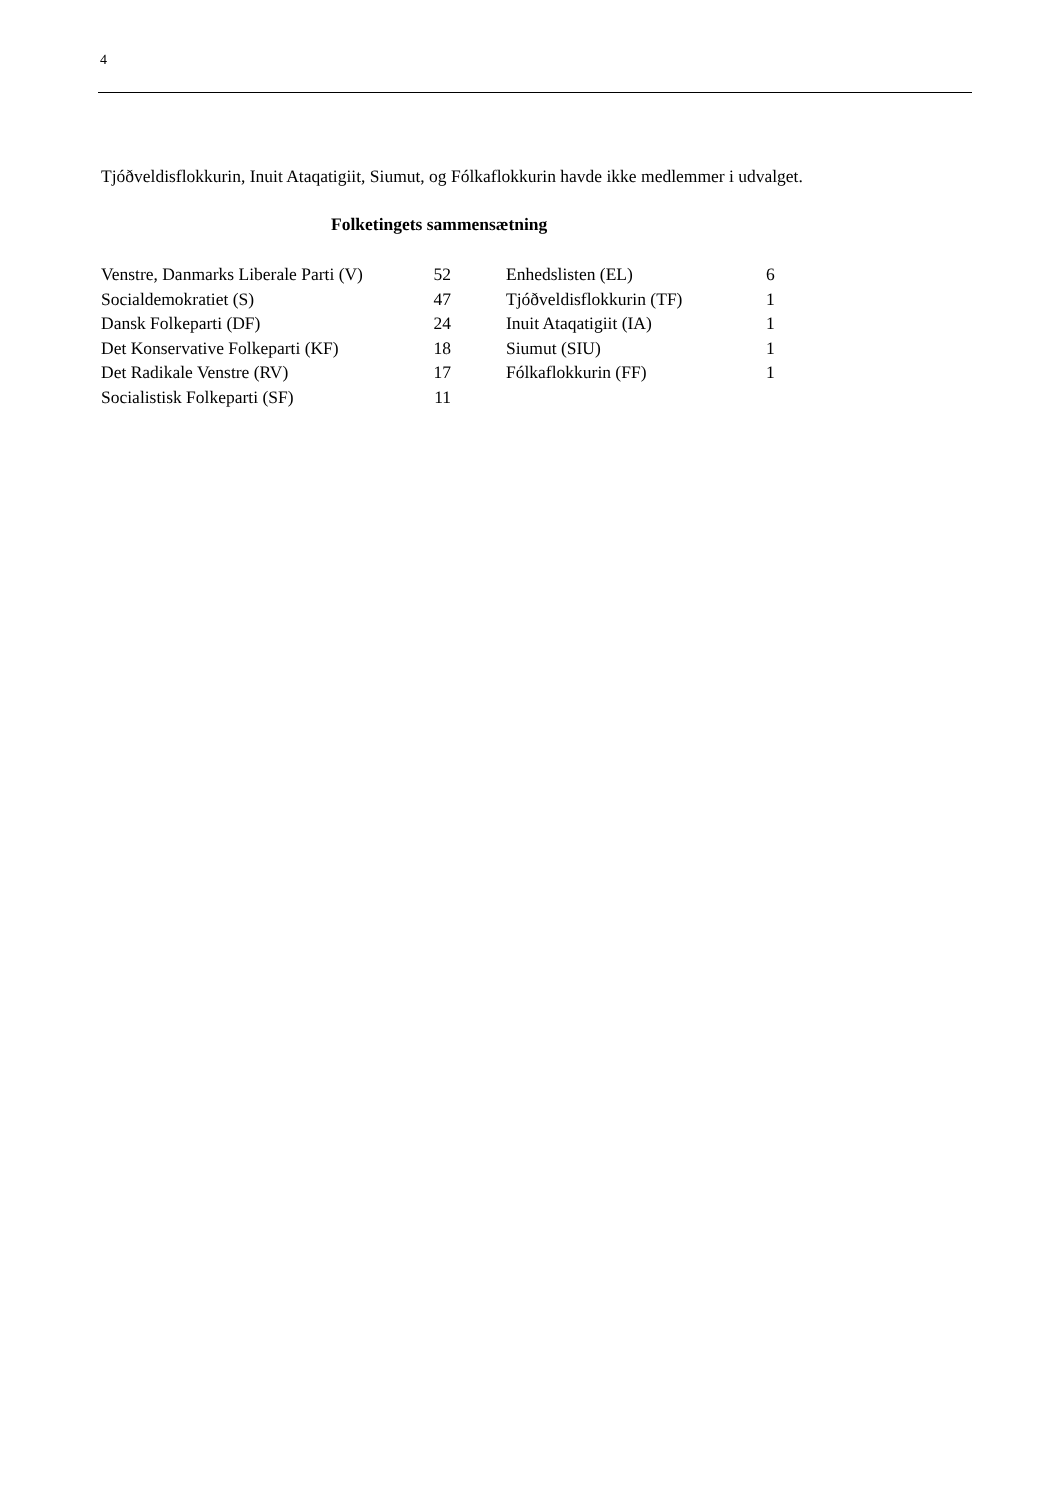4
Tjóðveldisflokkurin, Inuit Ataqatigiit, Siumut, og Fólkaflokkurin havde ikke medlemmer i udvalget.
Folketingets sammensætning
| Venstre, Danmarks Liberale Parti (V) | 52 | | Enhedslisten (EL) | 6 |
| Socialdemokratiet (S) | 47 | | Tjóðveldisflokkurin (TF) | 1 |
| Dansk Folkeparti (DF) | 24 | | Inuit Ataqatigiit (IA) | 1 |
| Det Konservative Folkeparti (KF) | 18 | | Siumut (SIU) | 1 |
| Det Radikale Venstre (RV) | 17 | | Fólkaflokkurin (FF) | 1 |
| Socialistisk Folkeparti (SF) | 11 | | | |